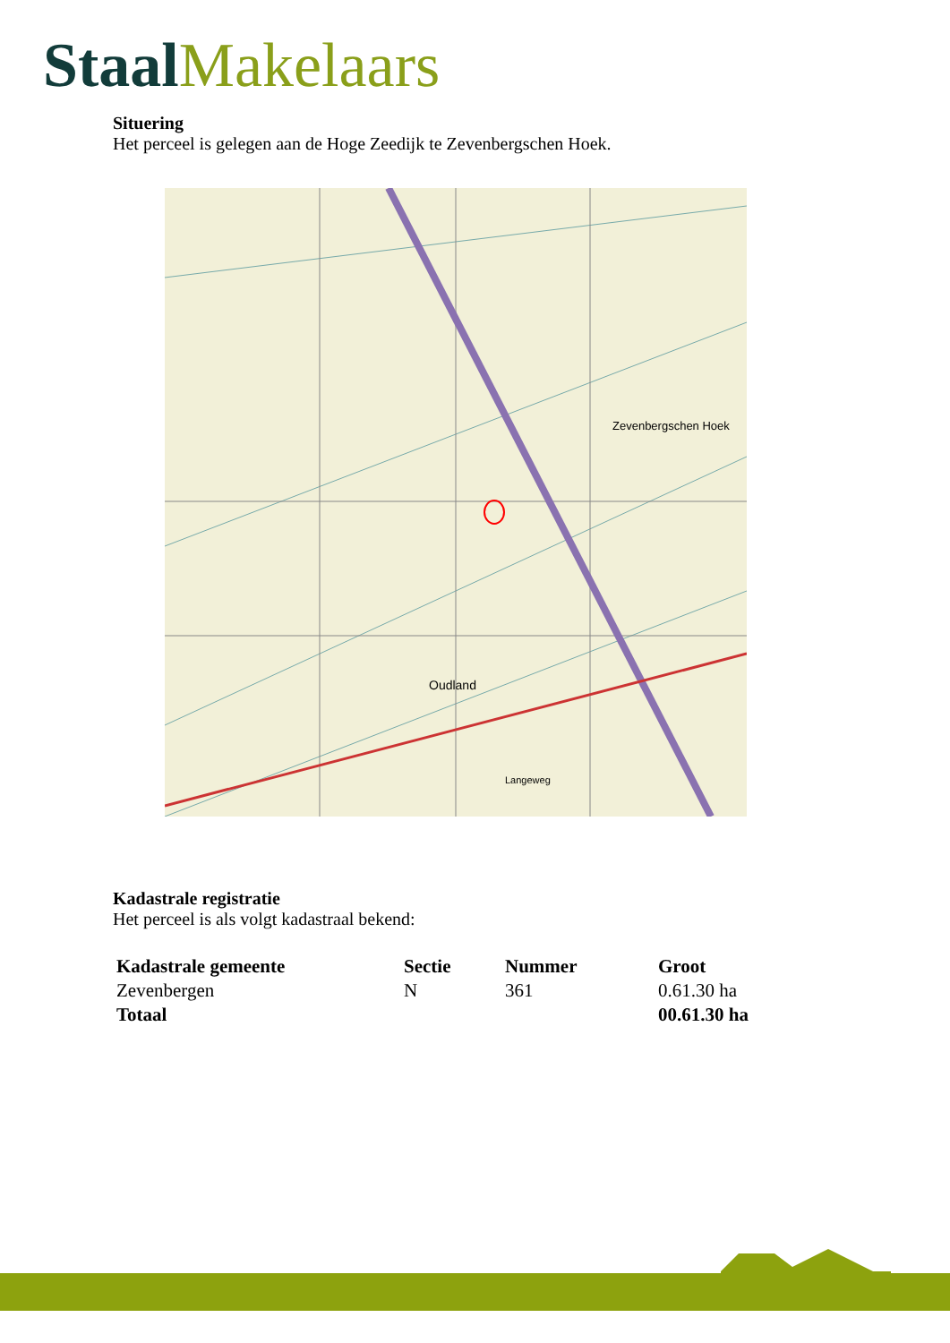Staal Makelaars
Situering
Het perceel is gelegen aan de Hoge Zeedijk te Zevenbergschen Hoek.
Zevenbergschen Hoek
Oudland
Langeweg
Kadastrale registratie
Het perceel is als volgt kadastraal bekend:
| Kadastrale gemeente | Sectie | Nummer | Groot |
| --- | --- | --- | --- |
| Zevenbergen | N | 361 | 0.61.30 ha |
| Totaal | | | 00.61.30 ha |